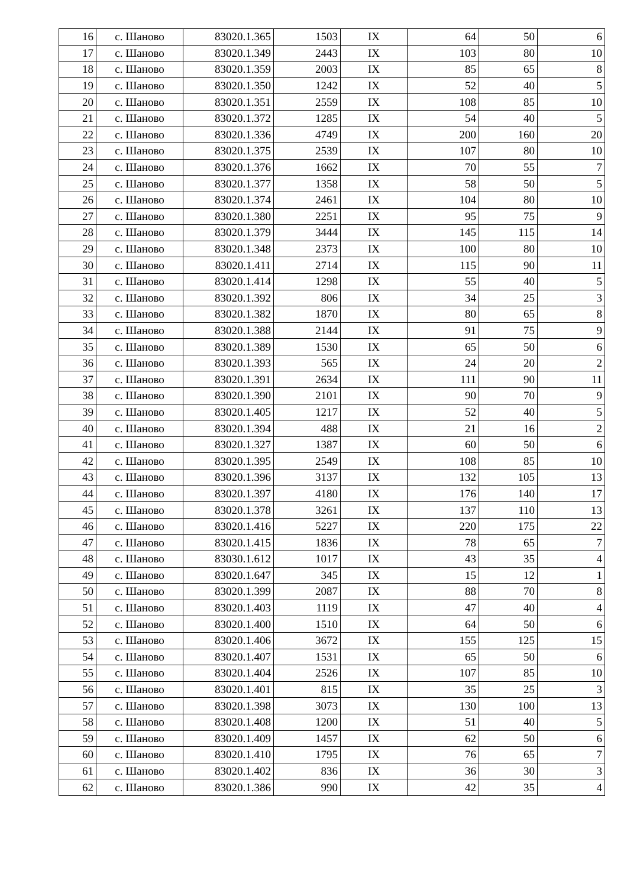| 16 | с. Шаново | 83020.1.365 | 1503 | IX | 64 | 50 | 6 |
| 17 | с. Шаново | 83020.1.349 | 2443 | IX | 103 | 80 | 10 |
| 18 | с. Шаново | 83020.1.359 | 2003 | IX | 85 | 65 | 8 |
| 19 | с. Шаново | 83020.1.350 | 1242 | IX | 52 | 40 | 5 |
| 20 | с. Шаново | 83020.1.351 | 2559 | IX | 108 | 85 | 10 |
| 21 | с. Шаново | 83020.1.372 | 1285 | IX | 54 | 40 | 5 |
| 22 | с. Шаново | 83020.1.336 | 4749 | IX | 200 | 160 | 20 |
| 23 | с. Шаново | 83020.1.375 | 2539 | IX | 107 | 80 | 10 |
| 24 | с. Шаново | 83020.1.376 | 1662 | IX | 70 | 55 | 7 |
| 25 | с. Шаново | 83020.1.377 | 1358 | IX | 58 | 50 | 5 |
| 26 | с. Шаново | 83020.1.374 | 2461 | IX | 104 | 80 | 10 |
| 27 | с. Шаново | 83020.1.380 | 2251 | IX | 95 | 75 | 9 |
| 28 | с. Шаново | 83020.1.379 | 3444 | IX | 145 | 115 | 14 |
| 29 | с. Шаново | 83020.1.348 | 2373 | IX | 100 | 80 | 10 |
| 30 | с. Шаново | 83020.1.411 | 2714 | IX | 115 | 90 | 11 |
| 31 | с. Шаново | 83020.1.414 | 1298 | IX | 55 | 40 | 5 |
| 32 | с. Шаново | 83020.1.392 | 806 | IX | 34 | 25 | 3 |
| 33 | с. Шаново | 83020.1.382 | 1870 | IX | 80 | 65 | 8 |
| 34 | с. Шаново | 83020.1.388 | 2144 | IX | 91 | 75 | 9 |
| 35 | с. Шаново | 83020.1.389 | 1530 | IX | 65 | 50 | 6 |
| 36 | с. Шаново | 83020.1.393 | 565 | IX | 24 | 20 | 2 |
| 37 | с. Шаново | 83020.1.391 | 2634 | IX | 111 | 90 | 11 |
| 38 | с. Шаново | 83020.1.390 | 2101 | IX | 90 | 70 | 9 |
| 39 | с. Шаново | 83020.1.405 | 1217 | IX | 52 | 40 | 5 |
| 40 | с. Шаново | 83020.1.394 | 488 | IX | 21 | 16 | 2 |
| 41 | с. Шаново | 83020.1.327 | 1387 | IX | 60 | 50 | 6 |
| 42 | с. Шаново | 83020.1.395 | 2549 | IX | 108 | 85 | 10 |
| 43 | с. Шаново | 83020.1.396 | 3137 | IX | 132 | 105 | 13 |
| 44 | с. Шаново | 83020.1.397 | 4180 | IX | 176 | 140 | 17 |
| 45 | с. Шаново | 83020.1.378 | 3261 | IX | 137 | 110 | 13 |
| 46 | с. Шаново | 83020.1.416 | 5227 | IX | 220 | 175 | 22 |
| 47 | с. Шаново | 83020.1.415 | 1836 | IX | 78 | 65 | 7 |
| 48 | с. Шаново | 83030.1.612 | 1017 | IX | 43 | 35 | 4 |
| 49 | с. Шаново | 83020.1.647 | 345 | IX | 15 | 12 | 1 |
| 50 | с. Шаново | 83020.1.399 | 2087 | IX | 88 | 70 | 8 |
| 51 | с. Шаново | 83020.1.403 | 1119 | IX | 47 | 40 | 4 |
| 52 | с. Шаново | 83020.1.400 | 1510 | IX | 64 | 50 | 6 |
| 53 | с. Шаново | 83020.1.406 | 3672 | IX | 155 | 125 | 15 |
| 54 | с. Шаново | 83020.1.407 | 1531 | IX | 65 | 50 | 6 |
| 55 | с. Шаново | 83020.1.404 | 2526 | IX | 107 | 85 | 10 |
| 56 | с. Шаново | 83020.1.401 | 815 | IX | 35 | 25 | 3 |
| 57 | с. Шаново | 83020.1.398 | 3073 | IX | 130 | 100 | 13 |
| 58 | с. Шаново | 83020.1.408 | 1200 | IX | 51 | 40 | 5 |
| 59 | с. Шаново | 83020.1.409 | 1457 | IX | 62 | 50 | 6 |
| 60 | с. Шаново | 83020.1.410 | 1795 | IX | 76 | 65 | 7 |
| 61 | с. Шаново | 83020.1.402 | 836 | IX | 36 | 30 | 3 |
| 62 | с. Шаново | 83020.1.386 | 990 | IX | 42 | 35 | 4 |